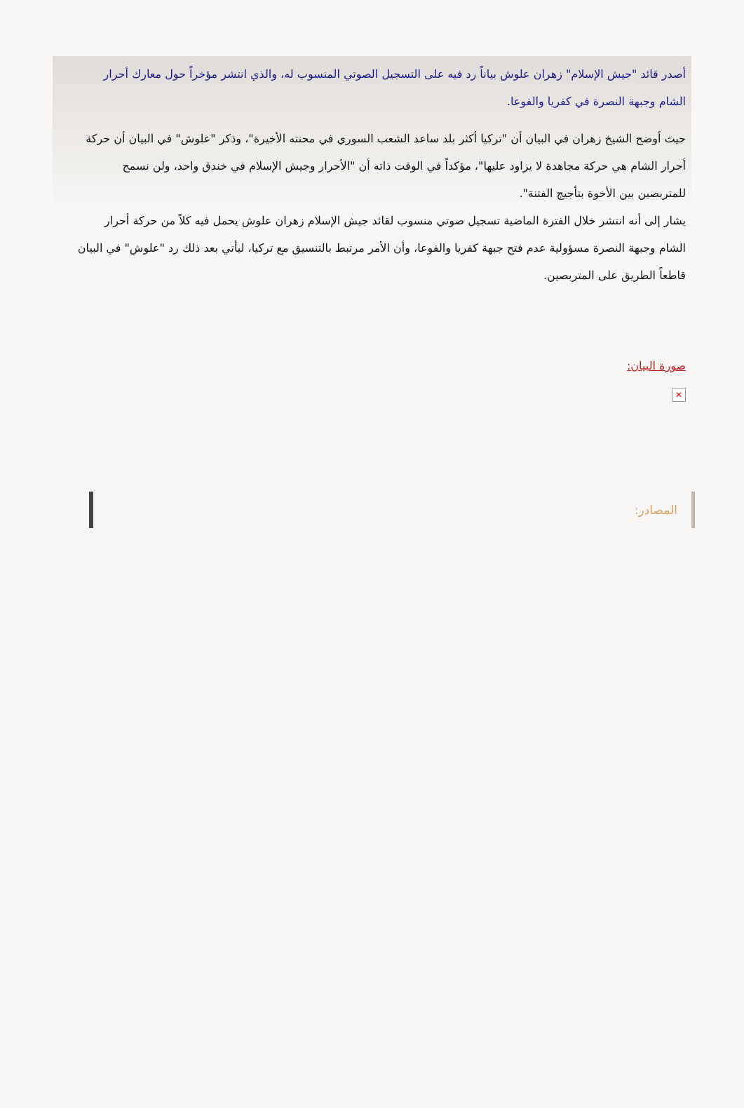أصدر قائد "جيش الإسلام" زهران علوش بياناً رد فيه على التسجيل الصوتي المنسوب له، والذي انتشر مؤخراً حول معارك أحرار الشام وجبهة النصرة في كفريا والفوعا.
حيث أوضح الشيخ زهران في البيان أن "تركيا أكثر بلد ساعد الشعب السوري في محنته الأخيرة"، وذكر "علوش" في البيان أن حركة أحرار الشام هي حركة مجاهدة لا يزاود عليها"، مؤكداً في الوقت ذاته أن "الأحرار وجيش الإسلام في خندق واحد، ولن نسمح للمتربصين بين الأخوة بتأجيج الفتنة".
يشار إلى أنه انتشر خلال الفترة الماضية تسجيل صوتي منسوب لقائد جيش الإسلام زهران علوش يحمل فيه كلاً من حركة أحرار الشام وجبهة النصرة مسؤولية عدم فتح جبهة كفريا والفوعا، وأن الأمر مرتبط بالتنسيق مع تركيا، ليأتي بعد ذلك رد "علوش" في البيان قاطعاً الطريق على المتربصين.
صورة البيان:
✕
المصادر: